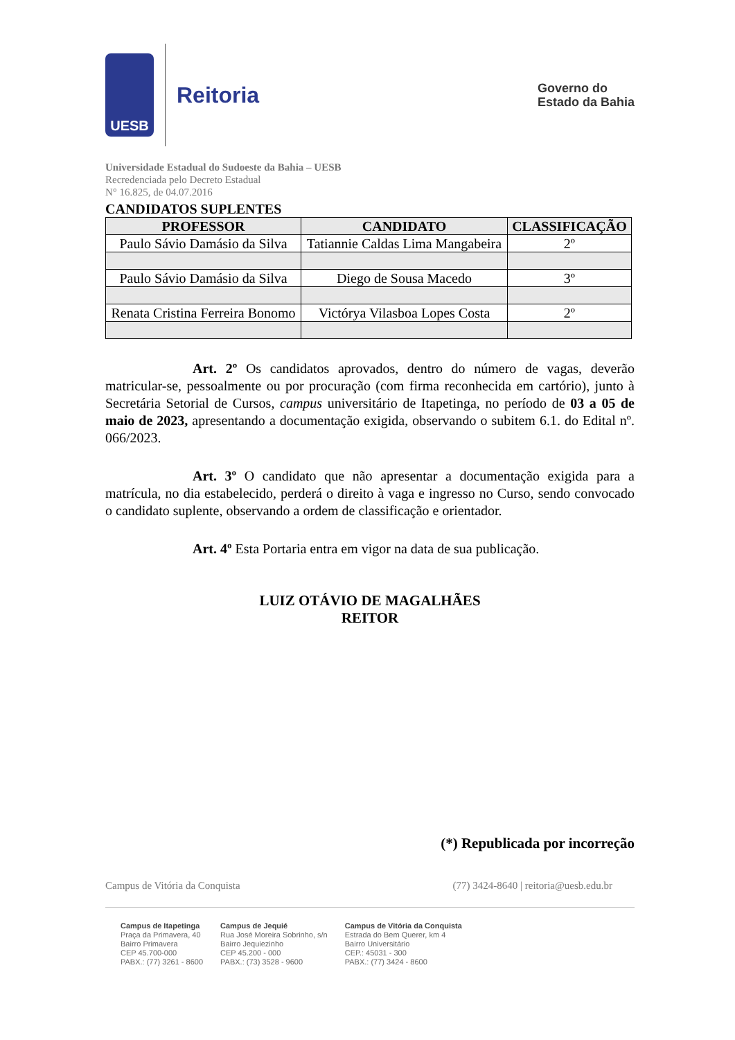UESB
Reitoria
Governo do
Estado da Bahia
Universidade Estadual do Sudoeste da Bahia – UESB
Recredenciada pelo Decreto Estadual
N° 16.825, de 04.07.2016
CANDIDATOS SUPLENTES
| PROFESSOR | CANDIDATO | CLASSIFICAÇÃO |
| --- | --- | --- |
| Paulo Sávio Damásio da Silva | Tatiannie Caldas Lima Mangabeira | 2º |
| Paulo Sávio Damásio da Silva | Diego de Sousa Macedo | 3º |
| Renata Cristina Ferreira Bonomo | Victórya Vilasboa Lopes Costa | 2º |
Art. 2º Os candidatos aprovados, dentro do número de vagas, deverão matricular-se, pessoalmente ou por procuração (com firma reconhecida em cartório), junto à Secretária Setorial de Cursos, campus universitário de Itapetinga, no período de 03 a 05 de maio de 2023, apresentando a documentação exigida, observando o subitem 6.1. do Edital nº. 066/2023.
Art. 3º O candidato que não apresentar a documentação exigida para a matrícula, no dia estabelecido, perderá o direito à vaga e ingresso no Curso, sendo convocado o candidato suplente, observando a ordem de classificação e orientador.
Art. 4º Esta Portaria entra em vigor na data de sua publicação.
LUIZ OTÁVIO DE MAGALHÃES
REITOR
(*) Republicada por incorreção
Campus de Vitória da Conquista (77) 3424-8640 | reitoria@uesb.edu.br
Campus de Itapetinga
Praça da Primavera, 40
Bairro Primavera
CEP 45.700-000
PABX.: (77) 3261 - 8600
Campus de Jequié
Rua José Moreira Sobrinho, s/n
Bairro Jequiezinho
CEP 45.200 - 000
PABX.: (73) 3528 - 9600
Campus de Vitória da Conquista
Estrada do Bem Querer, km 4
Bairro Universitário
CEP.: 45031 - 300
PABX.: (77) 3424 - 8600